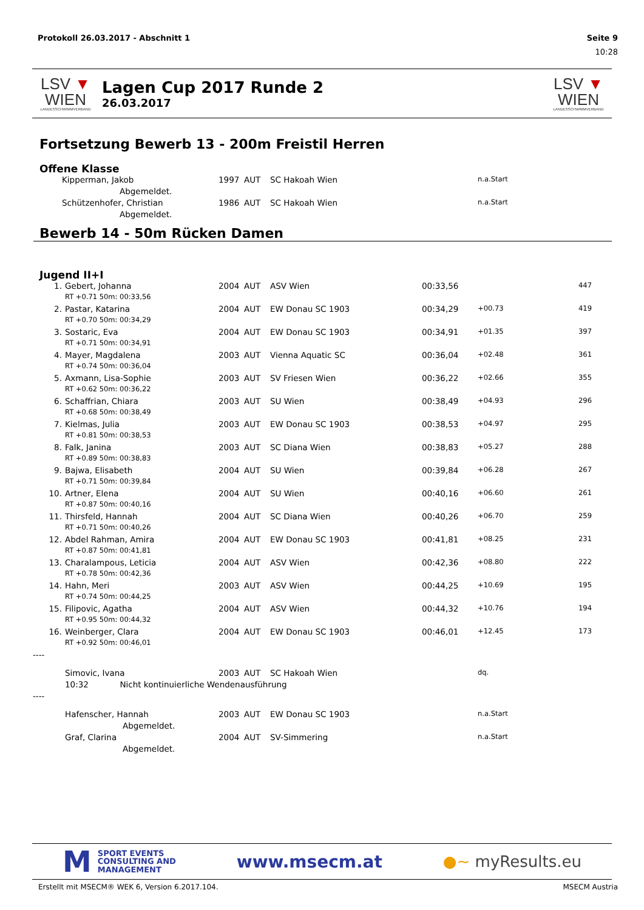Protokoll 26.03.2017 - Abschnitt 1 Seite 9
10:28
LSV ▼ WIEN
LANDESSCHWIMMVERBAND
Lagen Cup 2017 Runde 2
26.03.2017
LSV ▼ WIEN
LANDESSCHWIMMVERBAND
Fortsetzung Bewerb 13 - 200m Freistil Herren
Offene Klasse
| | Kipperman, Jakob | 1997 | AUT | SC Hakoah Wien | | n.a.Start | |
| | Abgemeldet. | | | | | | |
| | Schützenhofer, Christian | 1986 | AUT | SC Hakoah Wien | | n.a.Start | |
| | Abgemeldet. | | | | | | |
Bewerb 14 - 50m Rücken Damen
Jugend II+I
| 1. | Gebert, Johanna | 2004 | AUT | ASV Wien | 00:33,56 | | 447 |
| | RT +0.71 50m: 00:33,56 | | | | | | |
| 2. | Pastar, Katarina | 2004 | AUT | EW Donau SC 1903 | 00:34,29 | +00.73 | 419 |
| | RT +0.70 50m: 00:34,29 | | | | | | |
| 3. | Sostaric, Eva | 2004 | AUT | EW Donau SC 1903 | 00:34,91 | +01.35 | 397 |
| | RT +0.71 50m: 00:34,91 | | | | | | |
| 4. | Mayer, Magdalena | 2003 | AUT | Vienna Aquatic SC | 00:36,04 | +02.48 | 361 |
| | RT +0.74 50m: 00:36,04 | | | | | | |
| 5. | Axmann, Lisa-Sophie | 2003 | AUT | SV Friesen Wien | 00:36,22 | +02.66 | 355 |
| | RT +0.62 50m: 00:36,22 | | | | | | |
| 6. | Schaffrian, Chiara | 2003 | AUT | SU Wien | 00:38,49 | +04.93 | 296 |
| | RT +0.68 50m: 00:38,49 | | | | | | |
| 7. | Kielmas, Julia | 2003 | AUT | EW Donau SC 1903 | 00:38,53 | +04.97 | 295 |
| | RT +0.81 50m: 00:38,53 | | | | | | |
| 8. | Falk, Janina | 2003 | AUT | SC Diana Wien | 00:38,83 | +05.27 | 288 |
| | RT +0.89 50m: 00:38,83 | | | | | | |
| 9. | Bajwa, Elisabeth | 2004 | AUT | SU Wien | 00:39,84 | +06.28 | 267 |
| | RT +0.71 50m: 00:39,84 | | | | | | |
| 10. | Artner, Elena | 2004 | AUT | SU Wien | 00:40,16 | +06.60 | 261 |
| | RT +0.87 50m: 00:40,16 | | | | | | |
| 11. | Thirsfeld, Hannah | 2004 | AUT | SC Diana Wien | 00:40,26 | +06.70 | 259 |
| | RT +0.71 50m: 00:40,26 | | | | | | |
| 12. | Abdel Rahman, Amira | 2004 | AUT | EW Donau SC 1903 | 00:41,81 | +08.25 | 231 |
| | RT +0.87 50m: 00:41,81 | | | | | | |
| 13. | Charalampous, Leticia | 2004 | AUT | ASV Wien | 00:42,36 | +08.80 | 222 |
| | RT +0.78 50m: 00:42,36 | | | | | | |
| 14. | Hahn, Meri | 2003 | AUT | ASV Wien | 00:44,25 | +10.69 | 195 |
| | RT +0.74 50m: 00:44,25 | | | | | | |
| 15. | Filipovic, Agatha | 2004 | AUT | ASV Wien | 00:44,32 | +10.76 | 194 |
| | RT +0.95 50m: 00:44,32 | | | | | | |
| 16. | Weinberger, Clara | 2004 | AUT | EW Donau SC 1903 | 00:46,01 | +12.45 | 173 |
| | RT +0.92 50m: 00:46,01 | | | | | | |
| ---- | | | | | | | |
| | Simovic, Ivana | 2003 | AUT | SC Hakoah Wien | | dq. | |
| | 10:32 Nicht kontinuierliche Wendenausführung | | | | | | |
| ---- | | | | | | | |
| | Hafenscher, Hannah | 2003 | AUT | EW Donau SC 1903 | | n.a.Start | |
| | Abgemeldet. | | | | | | |
| | Graf, Clarina | 2004 | AUT | SV-Simmering | | n.a.Start | |
| | Abgemeldet. | | | | | | |
M SPORT EVENTS
CONSULTING AND
MANAGEMENT
www.msecm.at ●~ myResults.eu
Erstellt mit MSECM® WEK 6, Version 6.2017.104. MSECM Austria